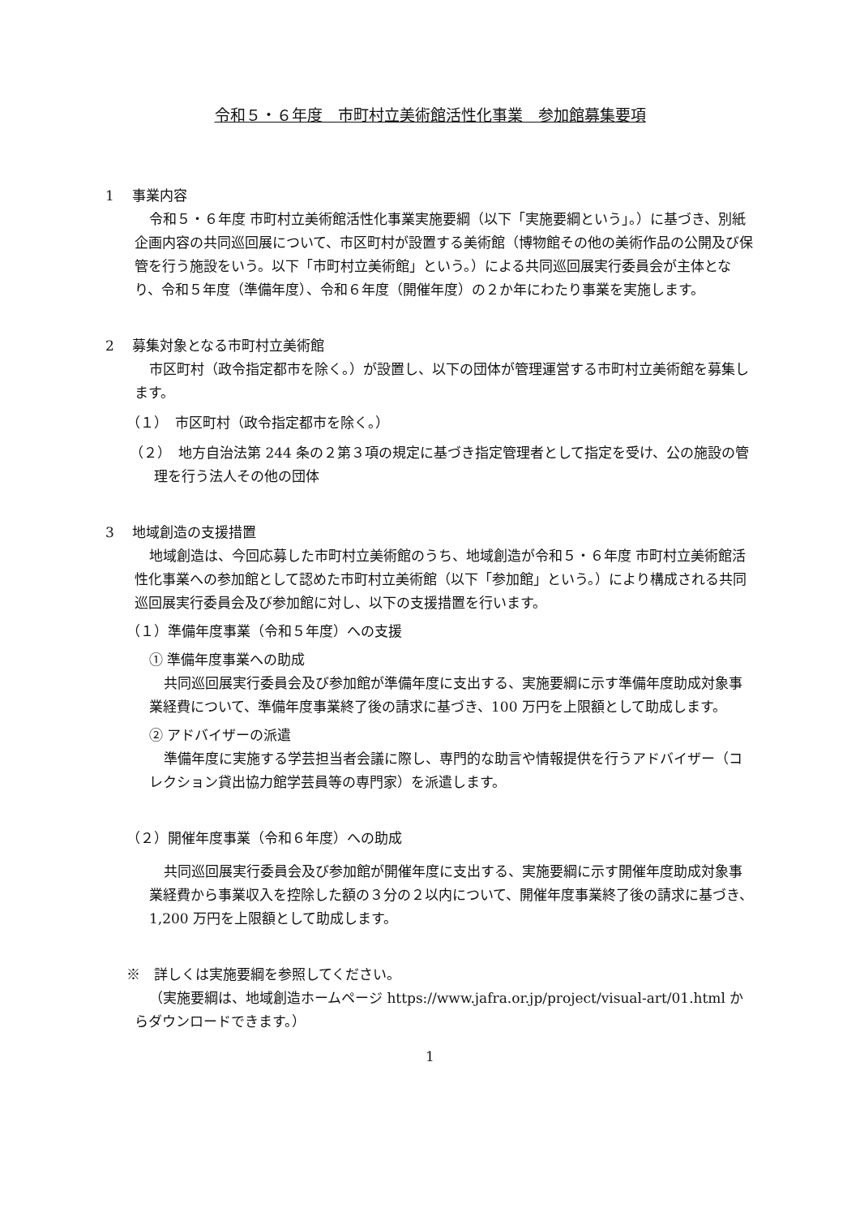令和５・６年度　市町村立美術館活性化事業　参加館募集要項
1　 事業内容
令和５・６年度 市町村立美術館活性化事業実施要綱（以下「実施要綱という」。）に基づき、別紙企画内容の共同巡回展について、市区町村が設置する美術館（博物館その他の美術作品の公開及び保管を行う施設をいう。以下「市町村立美術館」という。）による共同巡回展実行委員会が主体となり、令和５年度（準備年度）、令和６年度（開催年度）の２か年にわたり事業を実施します。
2　 募集対象となる市町村立美術館
市区町村（政令指定都市を除く。）が設置し、以下の団体が管理運営する市町村立美術館を募集します。
（１）　市区町村（政令指定都市を除く。）
（２）　地方自治法第 244 条の２第３項の規定に基づき指定管理者として指定を受け、公の施設の管理を行う法人その他の団体
3　 地域創造の支援措置
地域創造は、今回応募した市町村立美術館のうち、地域創造が令和５・６年度 市町村立美術館活性化事業への参加館として認めた市町村立美術館（以下「参加館」という。）により構成される共同巡回展実行委員会及び参加館に対し、以下の支援措置を行います。
（１）準備年度事業（令和５年度）への支援
① 準備年度事業への助成
共同巡回展実行委員会及び参加館が準備年度に支出する、実施要綱に示す準備年度助成対象事業経費について、準備年度事業終了後の請求に基づき、100 万円を上限額として助成します。
② アドバイザーの派遣
準備年度に実施する学芸担当者会議に際し、専門的な助言や情報提供を行うアドバイザー（コレクション貸出協力館学芸員等の専門家）を派遣します。
（２）開催年度事業（令和６年度）への助成
共同巡回展実行委員会及び参加館が開催年度に支出する、実施要綱に示す開催年度助成対象事業経費から事業収入を控除した額の３分の２以内について、開催年度事業終了後の請求に基づき、1,200 万円を上限額として助成します。
※　詳しくは実施要綱を参照してください。
（実施要綱は、地域創造ホームページ https://www.jafra.or.jp/project/visual-art/01.html からダウンロードできます。）
1